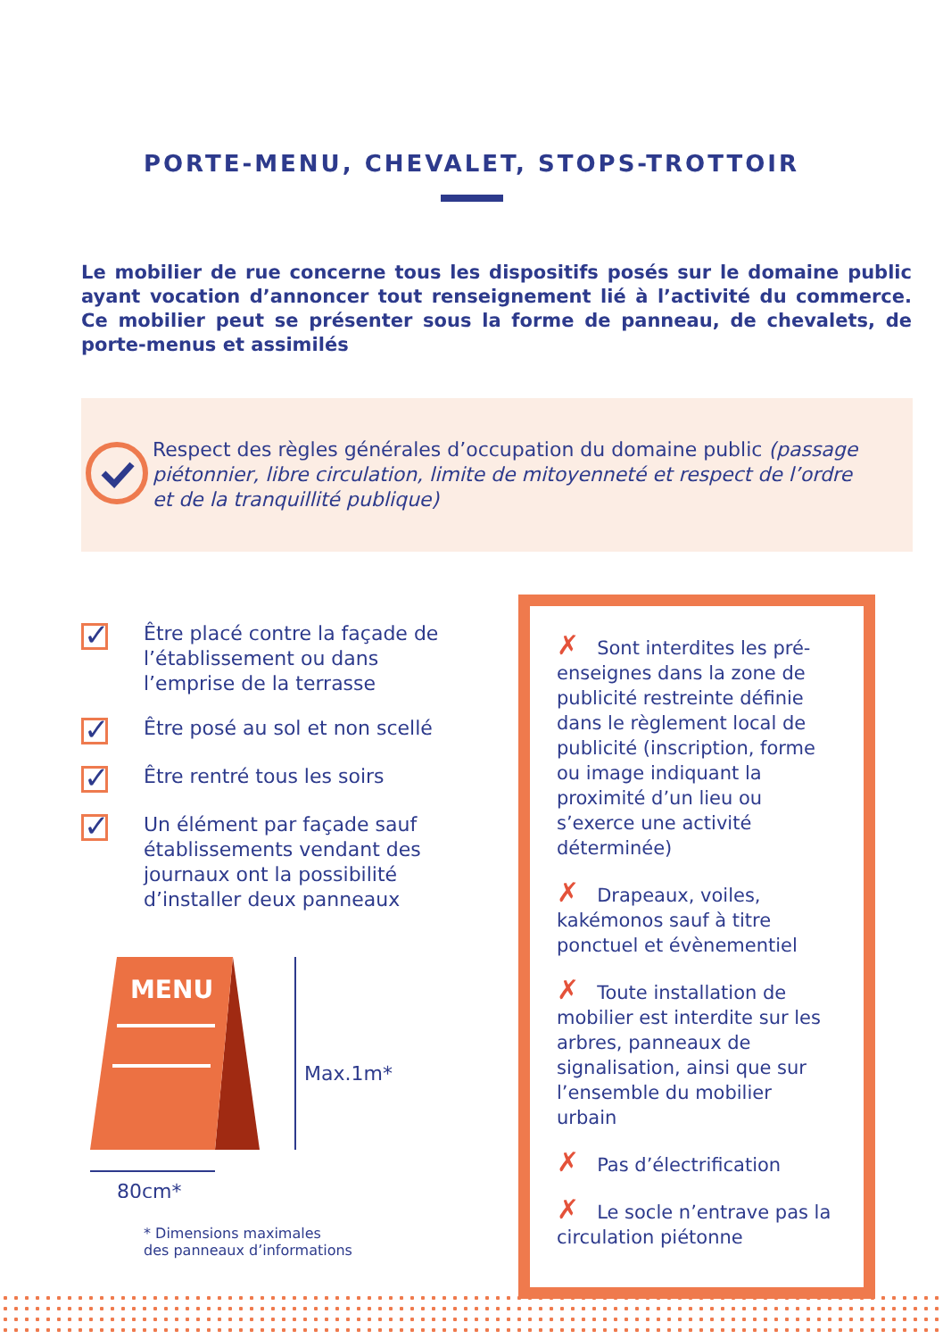PORTE-MENU, CHEVALET, STOPS-TROTTOIR
Le mobilier de rue concerne tous les dispositifs posés sur le domaine public ayant vocation d’annoncer tout renseignement lié à l’activité du commerce. Ce mobilier peut se présenter sous la forme de panneau, de chevalets, de porte-menus et assimilés
Respect des règles générales d’occupation du domaine public (passage piétonnier, libre circulation, limite de mitoyenneté et respect de l’ordre et de la tranquillité publique)
✓
Être placé contre la façade de l’établissement ou dans l’emprise de la terrasse
✓
Être posé au sol et non scellé
✓
Être rentré tous les soirs
✓
Un élément par façade sauf établissements vendant des journaux ont la possibilité d’installer deux panneaux
MENU
80cm*
Max.1m*
* Dimensions maximales
des panneaux d’informations
✗ Sont interdites les pré-enseignes dans la zone de publicité restreinte définie dans le règlement local de publicité (inscription, forme ou image indiquant la proximité d’un lieu ou s’exerce une activité déterminée)
✗ Drapeaux, voiles, kakémonos sauf à titre ponctuel et évènementiel
✗ Toute installation de mobilier est interdite sur les arbres, panneaux de signalisation, ainsi que sur l’ensemble du mobilier urbain
✗ Pas d’électrification
✗ Le socle n’entrave pas la circulation piétonne